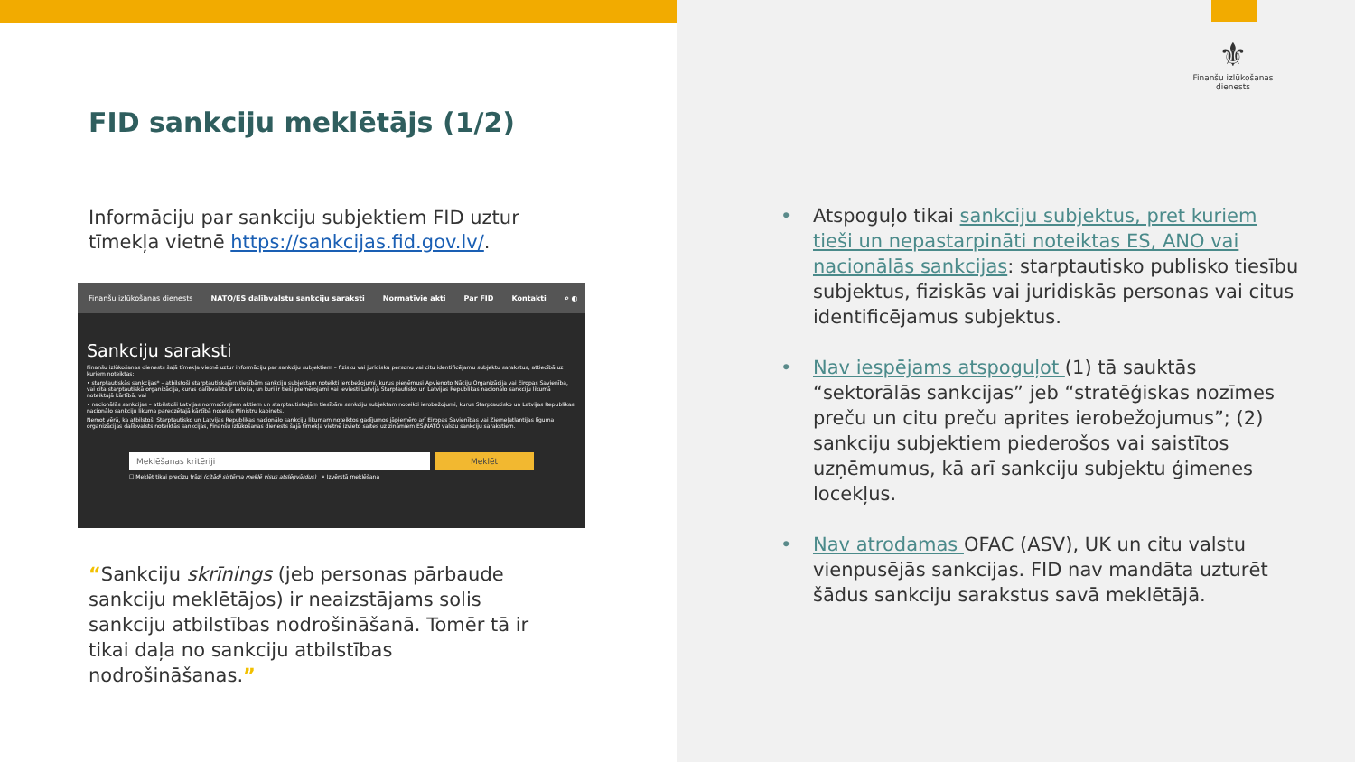FID sankciju meklētājs (1/2)
Informāciju par sankciju subjektiem FID uztur tīmekļa vietnē https://sankcijas.fid.gov.lv/.
Finanšu izlūkošanas dienests NATO/ES dalībvalstu sankciju saraksti Normatīvie akti Par FID Kontakti ⌕ ◐
Sankciju saraksti
Finanšu izlūkošanas dienests šajā tīmekļa vietnē uztur informāciju par sankciju subjektiem – fizisku vai juridisku personu vai citu identificējamu subjektu sarakstus, attiecībā uz kuriem noteiktas:
• starptautiskās sankcijas* – atbilstoši starptautiskajām tiesībām sankciju subjektam noteikti ierobežojumi, kurus pieņēmusi Apvienoto Nāciju Organizācija vai Eiropas Savienība, vai cita starptautiskā organizācija, kuras dalībvalsts ir Latvija, un kuri ir tieši piemērojami vai ieviesti Latvijā Starptautisko un Latvijas Republikas nacionālo sankciju likumā noteiktajā kārtībā; vai
• nacionālās sankcijas – atbilstoši Latvijas normatīvajiem aktiem un starptautiskajām tiesībām sankciju subjektam noteikti ierobežojumi, kurus Starptautisko un Latvijas Republikas nacionālo sankciju likuma paredzētajā kārtībā noteicis Ministru kabinets.
Ņemot vērā, ka atbilstoši Starptautisko un Latvijas Republikas nacionālo sankciju likumam noteiktos gadījumos jāpiemēro arī Eiropas Savienības vai Ziemeļatlantijas līguma organizācijas dalībvalsts noteiktās sankcijas, Finanšu izlūkošanas dienests šajā tīmekļa vietnē izvieto saites uz zināmiem ES/NATO valstu sankciju sarakstiem.
Meklēšanas kritēriji Meklēt
☐ Meklēt tikai precīzu frāzi (citādi sistēma meklē visus atslēgvārdus) ⌕ Izvērstā meklēšana
“Sankciju skrīnings (jeb personas pārbaude sankciju meklētājos) ir neaizstājams solis sankciju atbilstības nodrošināšanā. Tomēr tā ir tikai daļa no sankciju atbilstības nodrošināšanas.”
⚜
Finanšu izlūkošanas dienests
• Atspoguļo tikai sankciju subjektus, pret kuriem tieši un nepastarpināti noteiktas ES, ANO vai nacionālās sankcijas: starptautisko publisko tiesību subjektus, fiziskās vai juridiskās personas vai citus identificējamus subjektus.
• Nav iespējams atspoguļot (1) tā sauktās “sektorālās sankcijas” jeb “stratēģiskas nozīmes preču un citu preču aprites ierobežojumus”; (2) sankciju subjektiem piederošos vai saistītos uzņēmumus, kā arī sankciju subjektu ģimenes locekļus.
• Nav atrodamas OFAC (ASV), UK un citu valstu vienpusējās sankcijas. FID nav mandāta uzturēt šādus sankciju sarakstus savā meklētājā.